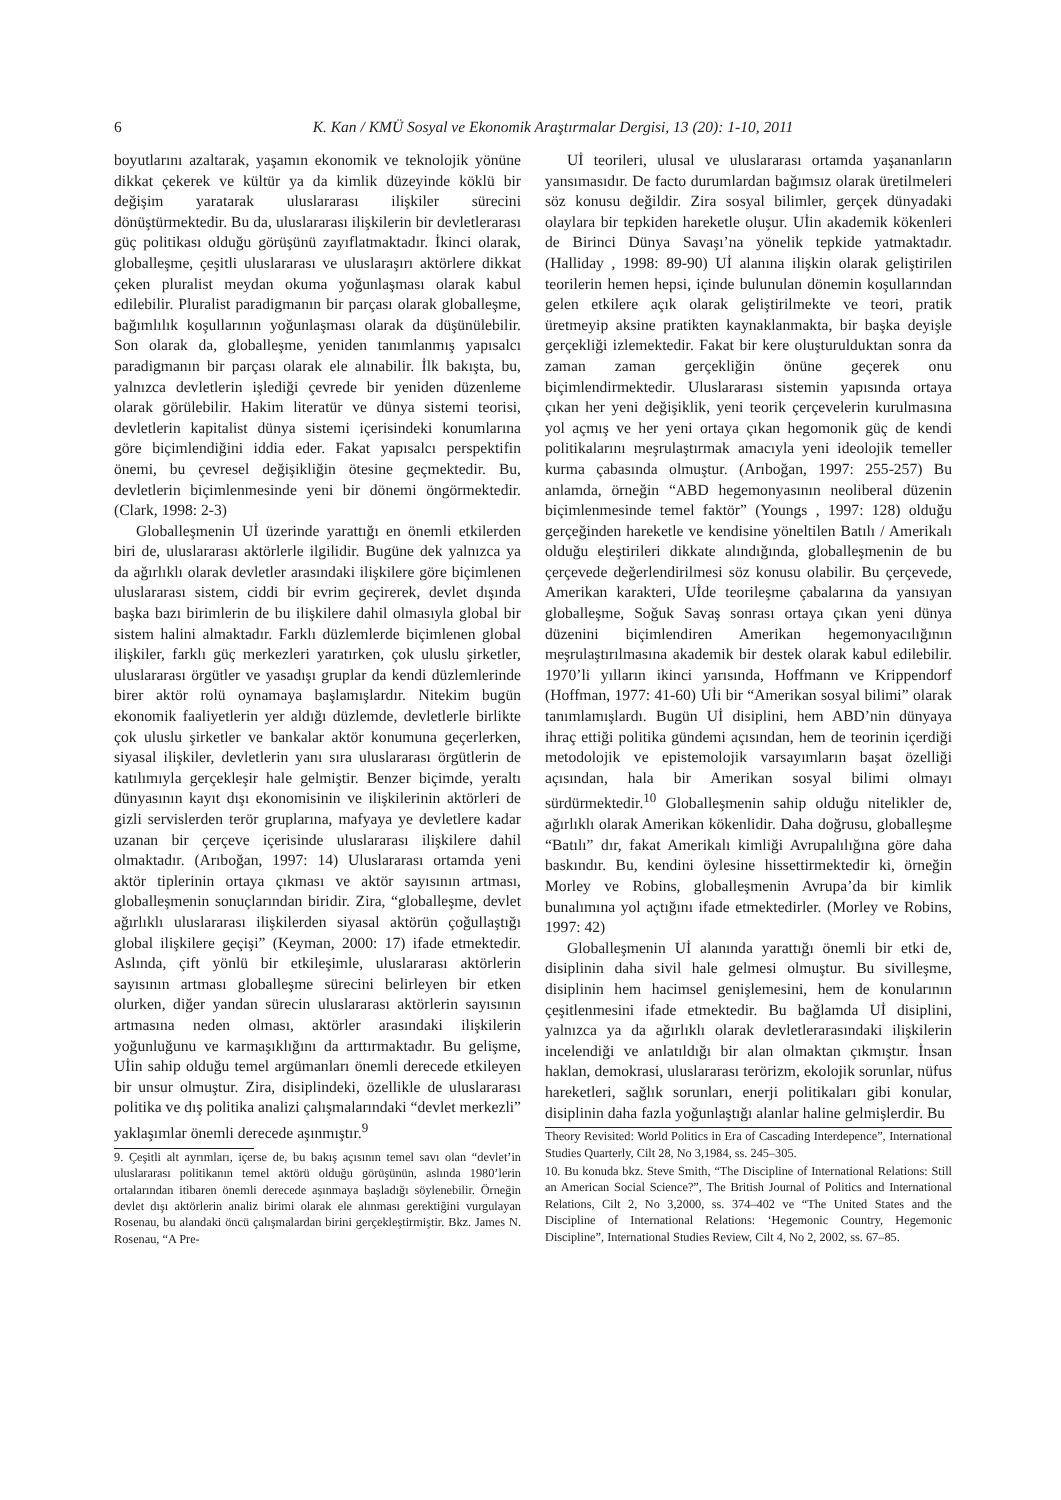6 K. Kan / KMÜ Sosyal ve Ekonomik Araştırmalar Dergisi, 13 (20): 1-10, 2011
boyutlarını azaltarak, yaşamın ekonomik ve teknolojik yönüne dikkat çekerek ve kültür ya da kimlik düzeyinde köklü bir değişim yaratarak uluslararası ilişkiler sürecini dönüştürmektedir. Bu da, uluslararası ilişkilerin bir devletlerarası güç politikası olduğu görüşünü zayıflatmaktadır. İkinci olarak, globalleşme, çeşitli uluslararası ve uluslaraşırı aktörlere dikkat çeken pluralist meydan okuma yoğunlaşması olarak kabul edilebilir. Pluralist paradigmanın bir parçası olarak globalleşme, bağımlılık koşullarının yoğunlaşması olarak da düşünülebilir. Son olarak da, globalleşme, yeniden tanımlanmış yapısalcı paradigmanın bir parçası olarak ele alınabilir. İlk bakışta, bu, yalnızca devletlerin işlediği çevrede bir yeniden düzenleme olarak görülebilir. Hakim literatür ve dünya sistemi teorisi, devletlerin kapitalist dünya sistemi içerisindeki konumlarına göre biçimlendiğini iddia eder. Fakat yapısalcı perspektifin önemi, bu çevresel değişikliğin ötesine geçmektedir. Bu, devletlerin biçimlenmesinde yeni bir dönemi öngörmektedir. (Clark, 1998: 2-3)
Globalleşmenin Uİ üzerinde yarattığı en önemli etkilerden biri de, uluslararası aktörlerle ilgilidir. Bugüne dek yalnızca ya da ağırlıklı olarak devletler arasındaki ilişkilere göre biçimlenen uluslararası sistem, ciddi bir evrim geçirerek, devlet dışında başka bazı birimlerin de bu ilişkilere dahil olmasıyla global bir sistem halini almaktadır. Farklı düzlemlerde biçimlenen global ilişkiler, farklı güç merkezleri yaratırken, çok uluslu şirketler, uluslararası örgütler ve yasadışı gruplar da kendi düzlemlerinde birer aktör rolü oynamaya başlamışlardır. Nitekim bugün ekonomik faaliyetlerin yer aldığı düzlemde, devletlerle birlikte çok uluslu şirketler ve bankalar aktör konumuna geçerlerken, siyasal ilişkiler, devletlerin yanı sıra uluslararası örgütlerin de katılımıyla gerçekleşir hale gelmiştir. Benzer biçimde, yeraltı dünyasının kayıt dışı ekonomisinin ve ilişkilerinin aktörleri de gizli servislerden terör gruplarına, mafyaya ye devletlere kadar uzanan bir çerçeve içerisinde uluslararası ilişkilere dahil olmaktadır. (Arıboğan, 1997: 14) Uluslararası ortamda yeni aktör tiplerinin ortaya çıkması ve aktör sayısının artması, globalleşmenin sonuçlarından biridir. Zira, “globalleşme, devlet ağırlıklı uluslararası ilişkilerden siyasal aktörün çoğullaştığı global ilişkilere geçişi” (Keyman, 2000: 17) ifade etmektedir. Aslında, çift yönlü bir etkileşimle, uluslararası aktörlerin sayısının artması globalleşme sürecini belirleyen bir etken olurken, diğer yandan sürecin uluslararası aktörlerin sayısının artmasına neden olması, aktörler arasındaki ilişkilerin yoğunluğunu ve karmaşıklığını da arttırmaktadır. Bu gelişme, Uİin sahip olduğu temel argümanları önemli derecede etkileyen bir unsur olmuştur. Zira, disiplindeki, özellikle de uluslararası politika ve dış politika analizi çalışmalarındaki “devlet merkezli” yaklaşımlar önemli derecede aşınmıştır.<sup>9</sup>
9. Çeşitli alt ayrımları, içerse de, bu bakış açısının temel savı olan “devlet’in uluslararası politikanın temel aktörü olduğu görüşünün, aslında 1980’lerin ortalarından itibaren önemli derecede aşınmaya başladığı söylenebilir. Örneğin devlet dışı aktörlerin analiz birimi olarak ele alınması gerektiğini vurgulayan Rosenau, bu alandaki öncü çalışmalardan birini gerçekleştirmiştir. Bkz. James N. Rosenau, “A Pre-
Uİ teorileri, ulusal ve uluslararası ortamda yaşananların yansımasıdır. De facto durumlardan bağımsız olarak üretilmeleri söz konusu değildir. Zira sosyal bilimler, gerçek dünyadaki olaylara bir tepkiden hareketle oluşur. Uİin akademik kökenleri de Birinci Dünya Savaşı’na yönelik tepkide yatmaktadır. (Halliday , 1998: 89-90) Uİ alanına ilişkin olarak geliştirilen teorilerin hemen hepsi, içinde bulunulan dönemin koşullarından gelen etkilere açık olarak geliştirilmekte ve teori, pratik üretmeyip aksine pratikten kaynaklanmakta, bir başka deyişle gerçekliği izlemektedir. Fakat bir kere oluşturulduktan sonra da zaman zaman gerçekliğin önüne geçerek onu biçimlendirmektedir. Uluslararası sistemin yapısında ortaya çıkan her yeni değişiklik, yeni teorik çerçevelerin kurulmasına yol açmış ve her yeni ortaya çıkan hegomonik güç de kendi politikalarını meşrulaştırmak amacıyla yeni ideolojik temeller kurma çabasında olmuştur. (Arıboğan, 1997: 255-257) Bu anlamda, örneğin “ABD hegemonyasının neoliberal düzenin biçimlenmesinde temel faktör” (Youngs , 1997: 128) olduğu gerçeğinden hareketle ve kendisine yöneltilen Batılı / Amerikalı olduğu eleştirileri dikkate alındığında, globalleşmenin de bu çerçevede değerlendirilmesi söz konusu olabilir. Bu çerçevede, Amerikan karakteri, Uİde teorileşme çabalarına da yansıyan globalleşme, Soğuk Savaş sonrası ortaya çıkan yeni dünya düzenini biçimlendiren Amerikan hegemonyacılığının meşrulaştırılmasına akademik bir destek olarak kabul edilebilir. 1970’li yılların ikinci yarısında, Hoffmann ve Krippendorf (Hoffman, 1977: 41-60) Uİi bir “Amerikan sosyal bilimi” olarak tanımlamışlardı. Bugün Uİ disiplini, hem ABD’nin dünyaya ihraç ettiği politika gündemi açısından, hem de teorinin içerdiği metodolojik ve epistemolojik varsayımların başat özelliği açısından, hala bir Amerikan sosyal bilimi olmayı sürdürmektedir.<sup>10</sup> Globalleşmenin sahip olduğu nitelikler de, ağırlıklı olarak Amerikan kökenlidir. Daha doğrusu, globalleşme “Batılı” dır, fakat Amerikalı kimliği Avrupalılığına göre daha baskındır. Bu, kendini öylesine hissettirmektedir ki, örneğin Morley ve Robins, globalleşmenin Avrupa’da bir kimlik bunalımına yol açtığını ifade etmektedirler. (Morley ve Robins, 1997: 42)
Globalleşmenin Uİ alanında yarattığı önemli bir etki de, disiplinin daha sivil hale gelmesi olmuştur. Bu sivilleşme, disiplinin hem hacimsel genişlemesini, hem de konularının çeşitlenmesini ifade etmektedir. Bu bağlamda Uİ disiplini, yalnızca ya da ağırlıklı olarak devletlerarasındaki ilişkilerin incelendiği ve anlatıldığı bir alan olmaktan çıkmıştır. İnsan haklan, demokrasi, uluslararası terörizm, ekolojik sorunlar, nüfus hareketleri, sağlık sorunları, enerji politikaları gibi konular, disiplinin daha fazla yoğunlaştığı alanlar haline gelmişlerdir. Bu
Theory Revisited: World Politics in Era of Cascading Interdepence”, International Studies Quarterly, Cilt 28, No 3,1984, ss. 245–305.
10. Bu konuda bkz. Steve Smith, “The Discipline of International Relations: Still an American Social Science?”, The British Journal of Politics and International Relations, Cilt 2, No 3,2000, ss. 374–402 ve “The United States and the Discipline of International Relations: ‘Hegemonic Country, Hegemonic Discipline”, International Studies Review, Cilt 4, No 2, 2002, ss. 67–85.